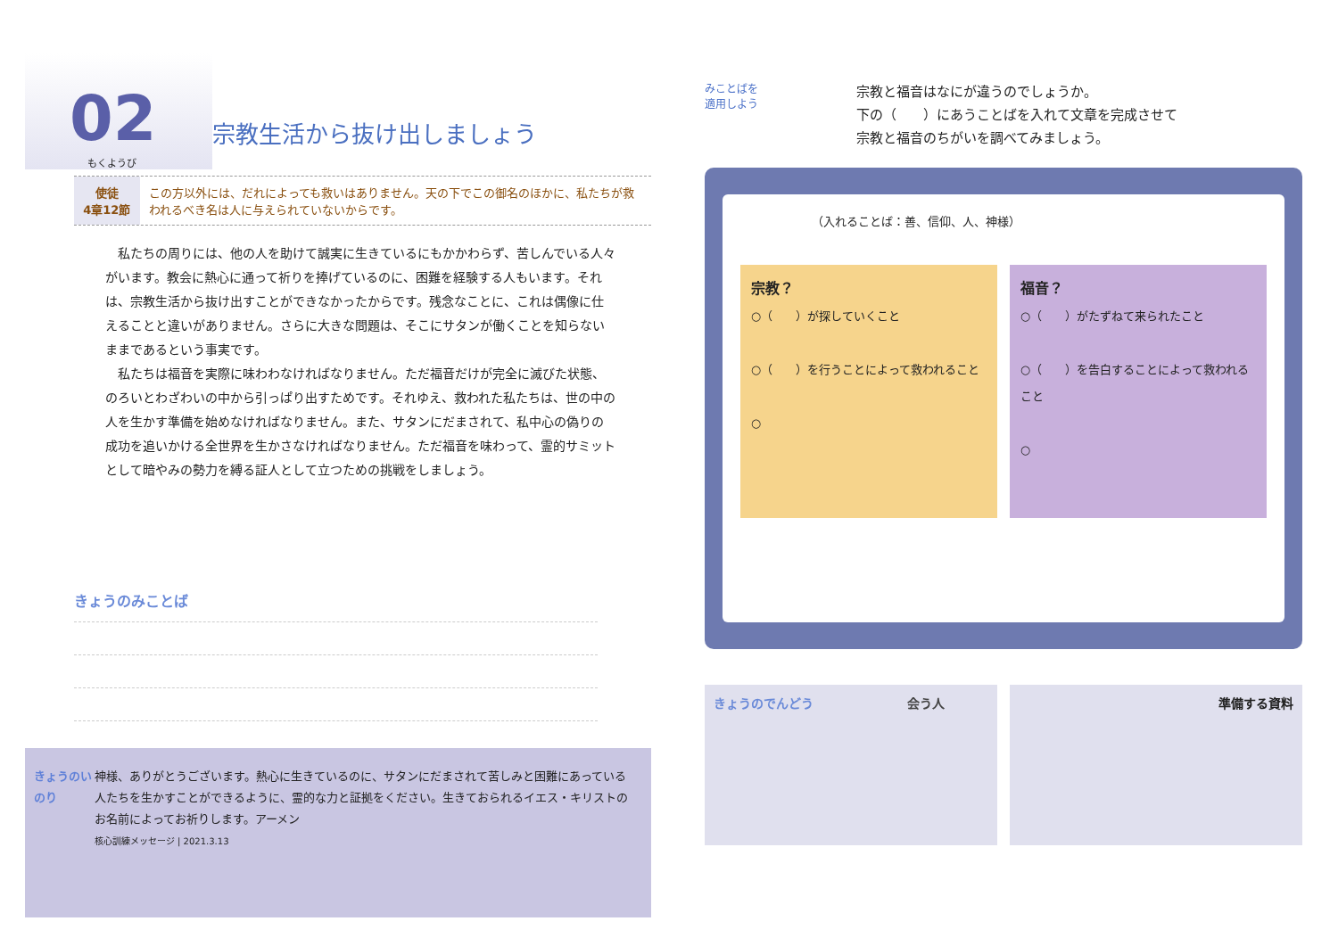02
もくようび
宗教生活から抜け出しましょう
使徒
4章12節
この方以外には、だれによっても救いはありません。天の下でこの御名のほかに、私たちが救われるべき名は人に与えられていないからです。
　私たちの周りには、他の人を助けて誠実に生きているにもかかわらず、苦しんでいる人々がいます。教会に熱心に通って祈りを捧げているのに、困難を経験する人もいます。それは、宗教生活から抜け出すことができなかったからです。残念なことに、これは偶像に仕えることと違いがありません。さらに大きな問題は、そこにサタンが働くことを知らないままであるという事実です。
　私たちは福音を実際に味わわなければなりません。ただ福音だけが完全に滅びた状態、のろいとわざわいの中から引っぱり出すためです。それゆえ、救われた私たちは、世の中の人を生かす準備を始めなければなりません。また、サタンにだまされて、私中心の偽りの成功を追いかける全世界を生かさなければなりません。ただ福音を味わって、霊的サミットとして暗やみの勢力を縛る証人として立つための挑戦をしましょう。
きょうのみことば
きょうのいのり 神様、ありがとうございます。熱心に生きているのに、サタンにだまされて苦しみと困難にあっている人たちを生かすことができるように、霊的な力と証拠をください。生きておられるイエス・キリストのお名前によってお祈りします。アーメン
核心訓練メッセージ | 2021.3.13
みことばを
適用しよう
宗教と福音はなにが違うのでしょうか。
下の（　　）にあうことばを入れて文章を完成させて
宗教と福音のちがいを調べてみましょう。
（入れることば：善、信仰、人、神様）
宗教？
○（　　）が探していくこと
○（　　）を行うことによって救われること
○
福音？
○（　　）がたずねて来られたこと
○（　　）を告白することによって救われること
○
きょうのでんどう 会う人 準備する資料